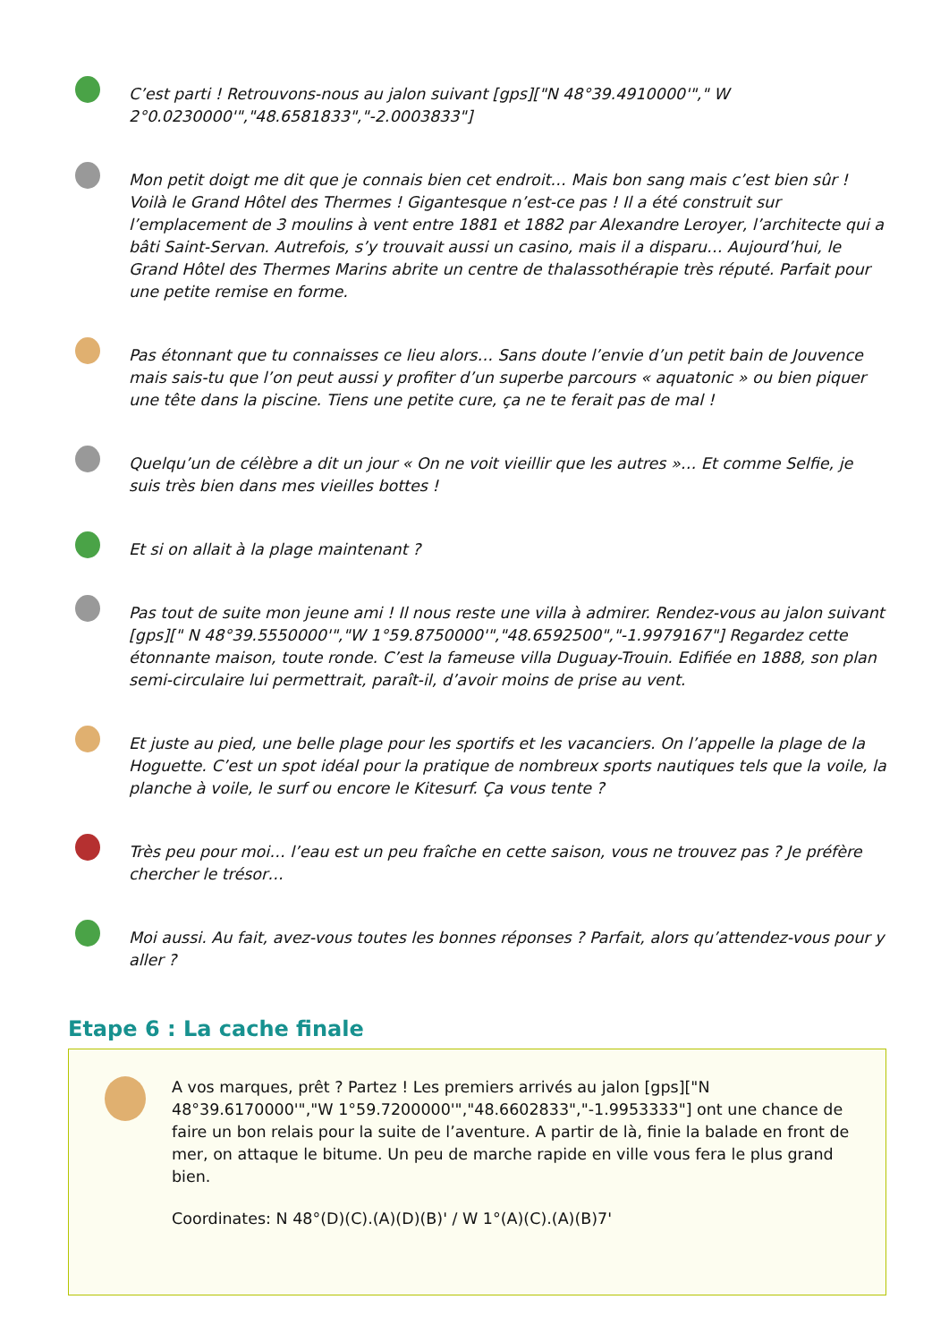C’est parti ! Retrouvons-nous au jalon suivant [gps]["N 48°39.4910000'"," W 2°0.0230000'","48.6581833","-2.0003833"]
Mon petit doigt me dit que je connais bien cet endroit… Mais bon sang mais c’est bien sûr ! Voilà le Grand Hôtel des Thermes ! Gigantesque n’est-ce pas ! Il a été construit sur l’emplacement de 3 moulins à vent entre 1881 et 1882 par Alexandre Leroyer, l’architecte qui a bâti Saint-Servan. Autrefois, s’y trouvait aussi un casino, mais il a disparu… Aujourd’hui, le Grand Hôtel des Thermes Marins abrite un centre de thalassothérapie très réputé. Parfait pour une petite remise en forme.
Pas étonnant que tu connaisses ce lieu alors… Sans doute l’envie d’un petit bain de Jouvence mais sais-tu que l’on peut aussi y profiter d’un superbe parcours « aquatonic » ou bien piquer une tête dans la piscine. Tiens une petite cure, ça ne te ferait pas de mal !
Quelqu’un de célèbre a dit un jour « On ne voit vieillir que les autres »… Et comme Selfie, je suis très bien dans mes vieilles bottes !
Et si on allait à la plage maintenant ?
Pas tout de suite mon jeune ami ! Il nous reste une villa à admirer. Rendez-vous au jalon suivant [gps][" N 48°39.5550000'","W 1°59.8750000'","48.6592500","-1.9979167"] Regardez cette étonnante maison, toute ronde. C’est la fameuse villa Duguay-Trouin. Edifiée en 1888, son plan semi-circulaire lui permettrait, paraît-il, d’avoir moins de prise au vent.
Et juste au pied, une belle plage pour les sportifs et les vacanciers. On l’appelle la plage de la Hoguette. C’est un spot idéal pour la pratique de nombreux sports nautiques tels que la voile, la planche à voile, le surf ou encore le Kitesurf. Ça vous tente ?
Très peu pour moi… l’eau est un peu fraîche en cette saison, vous ne trouvez pas ? Je préfère chercher le trésor…
Moi aussi. Au fait, avez-vous toutes les bonnes réponses ? Parfait, alors qu’attendez-vous pour y aller ?
Etape 6 : La cache finale
A vos marques, prêt ? Partez ! Les premiers arrivés au jalon [gps]["N 48°39.6170000'","W 1°59.7200000'","48.6602833","-1.9953333"] ont une chance de faire un bon relais pour la suite de l’aventure. A partir de là, finie la balade en front de mer, on attaque le bitume. Un peu de marche rapide en ville vous fera le plus grand bien.
Coordinates: N 48°(D)(C).(A)(D)(B)' / W 1°(A)(C).(A)(B)7'